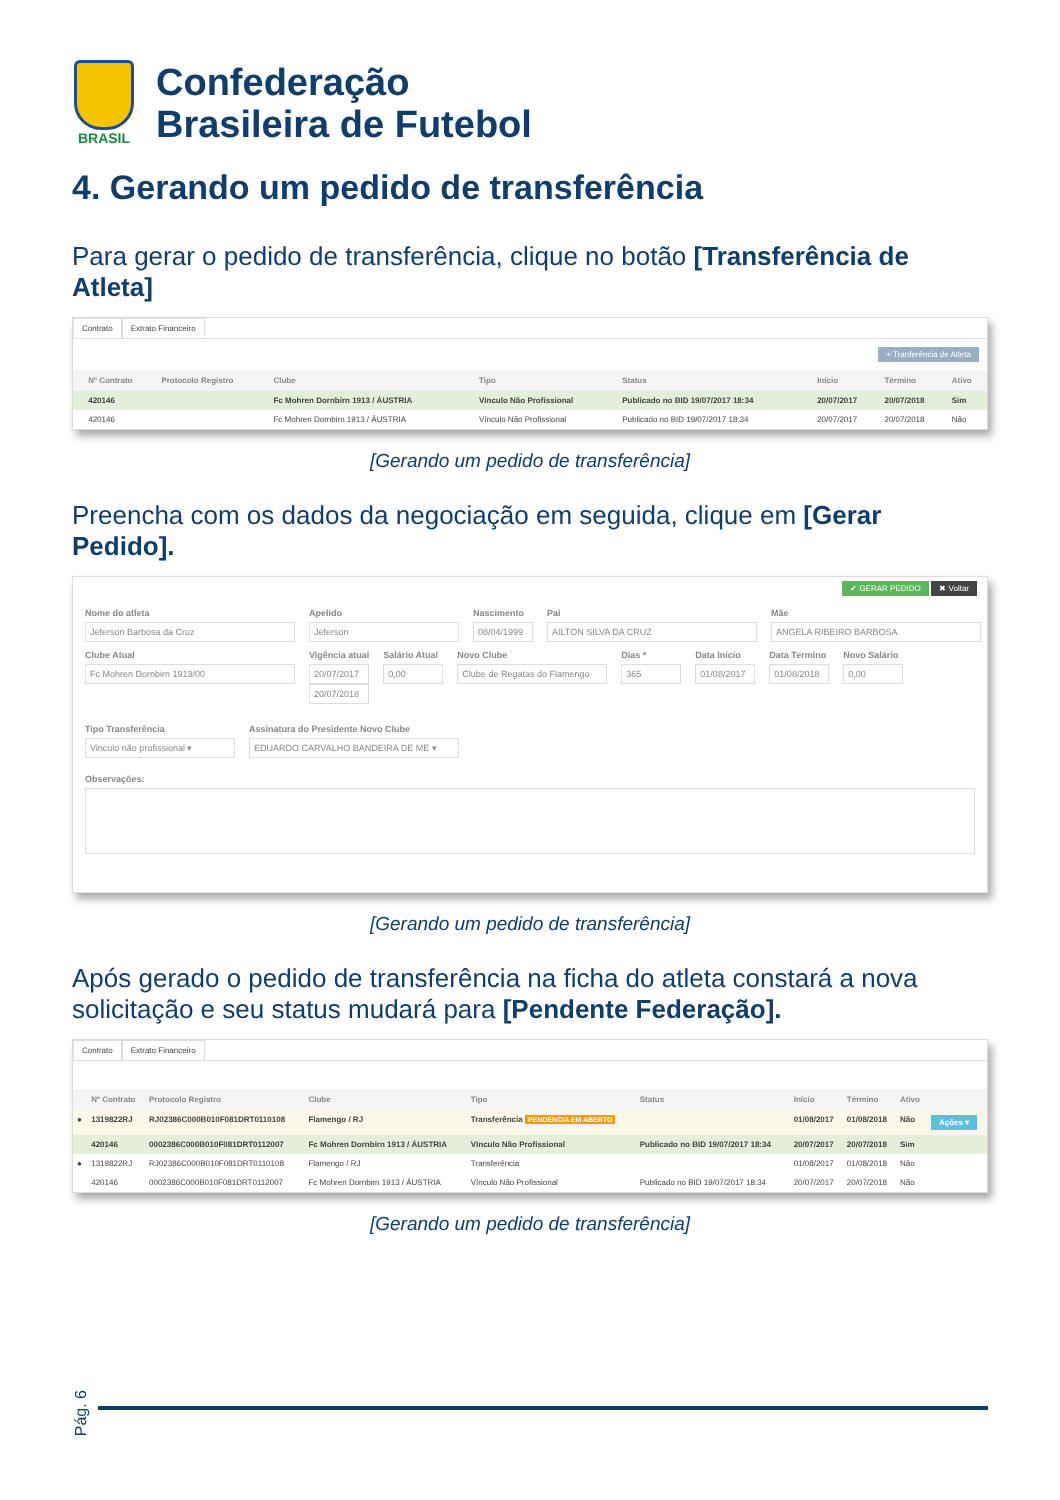BRASIL
Confederação
Brasileira de Futebol
4. Gerando um pedido de transferência
Para gerar o pedido de transferência, clique no botão [Transferência de Atleta]
Contrato Extrato Financeiro
+ Tranferência de Atleta
| | Nº Contrato | Protocolo Registro | Clube | Tipo | Status | Início | Término | Ativo |
| --- | --- | --- | --- | --- | --- | --- | --- | --- |
| | 420146 | | Fc Mohren Dornbirn 1913 / ÁUSTRIA | Vínculo Não Profissional | Publicado no BID 19/07/2017 18:34 | 20/07/2017 | 20/07/2018 | Sim |
| | 420146 | | Fc Mohren Dornbirn 1913 / ÁUSTRIA | Vínculo Não Profissional | Publicado no BID 19/07/2017 18:34 | 20/07/2017 | 20/07/2018 | Não |
[Gerando um pedido de transferência]
Preencha com os dados da negociação em seguida, clique em [Gerar Pedido].
✔ GERAR PEDIDO ✖ Voltar
Nome do atleta
Jeferson Barbosa da Cruz
Apelido
Jeferson
Nascimento
08/04/1999
Pai
AILTON SILVA DA CRUZ
Mãe
ANGELA RIBEIRO BARBOSA
Clube Atual
Fc Mohren Dornbirn 1913/00
Vigência atual
20/07/2017
20/07/2018
Salário Atual
0,00
Novo Clube
Clube de Regatas do Flamengo
Dias *
365
Data Início
01/08/2017
Data Termino
01/08/2018
Novo Salário
0,00
Tipo Transferência
Vinculo não profissional ▾
Assinatura do Presidente Novo Clube
EDUARDO CARVALHO BANDEIRA DE ME ▾
Observações:
[Gerando um pedido de transferência]
Após gerado o pedido de transferência na ficha do atleta constará a nova solicitação e seu status mudará para [Pendente Federação].
Contrato Extrato Financeiro
| | Nº Contrato | Protocolo Registro | Clube | Tipo | Status | Início | Término | Ativo | |
| --- | --- | --- | --- | --- | --- | --- | --- | --- | --- |
| ● | 1319822RJ | RJ02386C000B010F081DRT0110108 | Flamengo / RJ | Transferência PENDENCIA EM ABERTO | | 01/08/2017 | 01/08/2018 | Não | Ações ▾ |
| | 420146 | 0002386C000B010F081DRT0112007 | Fc Mohren Dornbirn 1913 / ÁUSTRIA | Vínculo Não Profissional | Publicado no BID 19/07/2017 18:34 | 20/07/2017 | 20/07/2018 | Sim | |
| ● | 1319822RJ | RJ02386C000B010F081DRT0110108 | Flamengo / RJ | Transferência | | 01/08/2017 | 01/08/2018 | Não | |
| | 420146 | 0002386C000B010F081DRT0112007 | Fc Mohren Dornbirn 1913 / ÁUSTRIA | Vínculo Não Profissional | Publicado no BID 19/07/2017 18:34 | 20/07/2017 | 20/07/2018 | Não | |
[Gerando um pedido de transferência]
Pág. 6